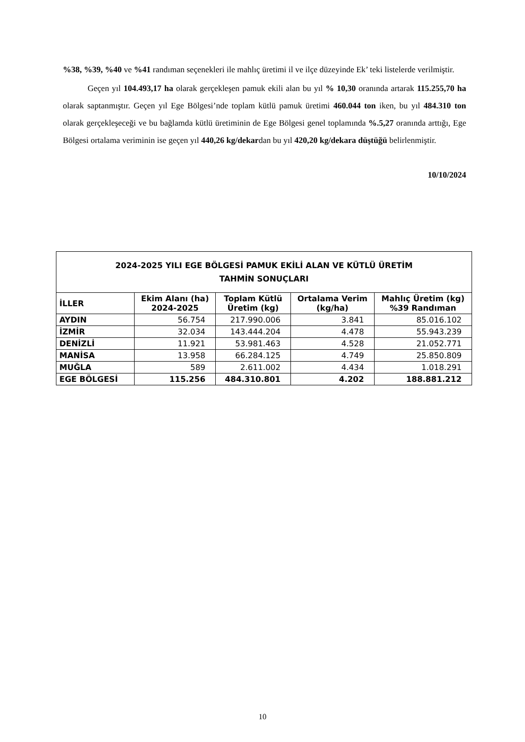%38, %39, %40 ve %41 randıman seçenekleri ile mahlıç üretimi il ve ilçe düzeyinde Ek’ teki listelerde verilmiştir.
Geçen yıl 104.493,17 ha olarak gerçekleşen pamuk ekili alan bu yıl % 10,30 oranında artarak 115.255,70 ha olarak saptanmıştır. Geçen yıl Ege Bölgesi’nde toplam kütlü pamuk üretimi 460.044 ton iken, bu yıl 484.310 ton olarak gerçekleşeceği ve bu bağlamda kütlü üretiminin de Ege Bölgesi genel toplamında %.5,27 oranında arttığı, Ege Bölgesi ortalama veriminin ise geçen yıl 440,26 kg/dekardan bu yıl 420,20 kg/dekara düştüğü belirlenmiştir.
10/10/2024
| 2024-2025 YILI EGE BÖLGESİ PAMUK EKİLİ ALAN VE KÜTLÜ ÜRETİM TAHMİN SONUÇLARI | | | | |
| --- | --- | --- | --- | --- |
| İLLER | Ekim Alanı (ha) 2024-2025 | Toplam Kütlü Üretim (kg) | Ortalama Verim (kg/ha) | Mahlıç Üretim (kg) %39 Randıman |
| AYDIN | 56.754 | 217.990.006 | 3.841 | 85.016.102 |
| İZMİR | 32.034 | 143.444.204 | 4.478 | 55.943.239 |
| DENİZLİ | 11.921 | 53.981.463 | 4.528 | 21.052.771 |
| MANİSA | 13.958 | 66.284.125 | 4.749 | 25.850.809 |
| MUĞLA | 589 | 2.611.002 | 4.434 | 1.018.291 |
| EGE BÖLGESİ | 115.256 | 484.310.801 | 4.202 | 188.881.212 |
10